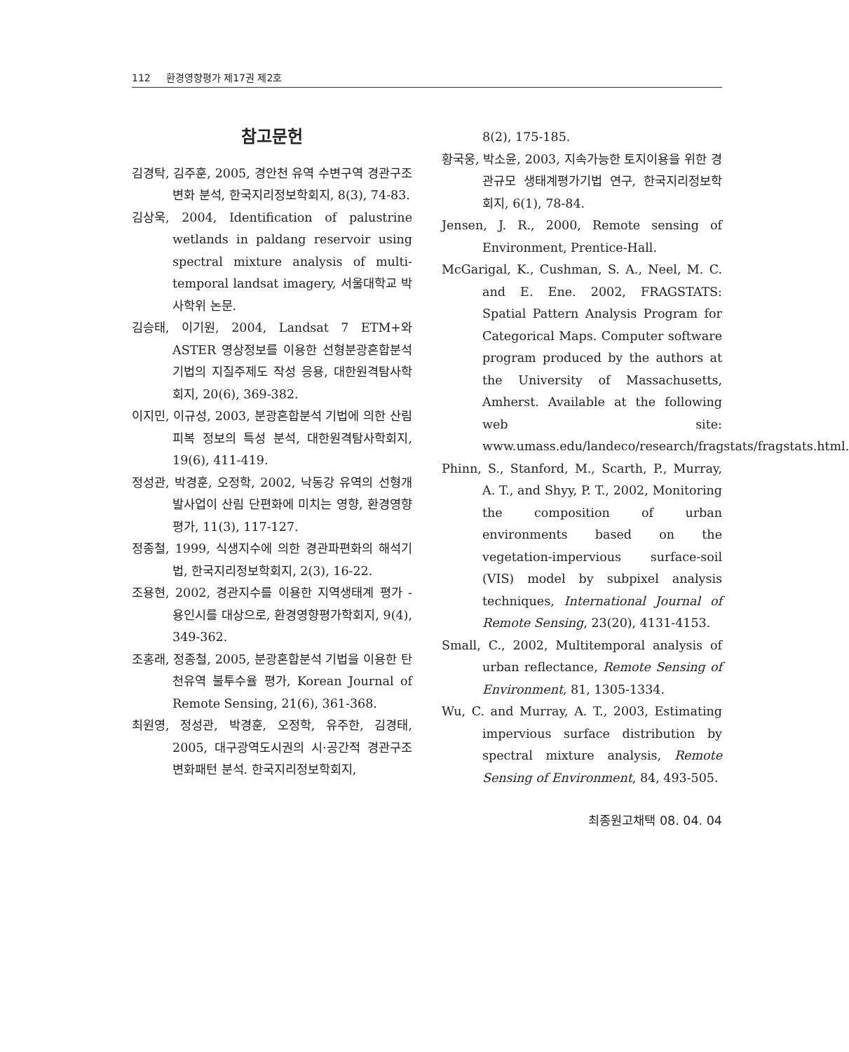112 환경영향평가 제17권 제2호
참고문헌
김경탁, 김주훈, 2005, 경안천 유역 수변구역 경관구조 변화 분석, 한국지리정보학회지, 8(3), 74-83.
김상욱, 2004, Identification of palustrine wetlands in paldang reservoir using spectral mixture analysis of multi-temporal landsat imagery, 서울대학교 박사학위 논문.
김승태, 이기원, 2004, Landsat 7 ETM+와 ASTER 영상정보를 이용한 선형분광혼합분석 기법의 지질주제도 작성 응용, 대한원격탐사학회지, 20(6), 369-382.
이지민, 이규성, 2003, 분광혼합분석 기법에 의한 산림피복 정보의 특성 분석, 대한원격탐사학회지, 19(6), 411-419.
정성관, 박경훈, 오정학, 2002, 낙동강 유역의 선형개발사업이 산림 단편화에 미치는 영향, 환경영향평가, 11(3), 117-127.
정종철, 1999, 식생지수에 의한 경관파편화의 해석기법, 한국지리정보학회지, 2(3), 16-22.
조용현, 2002, 경관지수를 이용한 지역생태계 평가 - 용인시를 대상으로, 환경영향평가학회지, 9(4), 349-362.
조홍래, 정종철, 2005, 분광혼합분석 기법을 이용한 탄천유역 불투수율 평가, Korean Journal of Remote Sensing, 21(6), 361-368.
최원영, 정성관, 박경훈, 오정학, 유주한, 김경태, 2005, 대구광역도시권의 시·공간적 경관구조 변화패턴 분석. 한국지리정보학회지,
8(2), 175-185.
황국웅, 박소윤, 2003, 지속가능한 토지이용을 위한 경관규모 생태계평가기법 연구, 한국지리정보학회지, 6(1), 78-84.
Jensen, J. R., 2000, Remote sensing of Environment, Prentice-Hall.
McGarigal, K., Cushman, S. A., Neel, M. C. and E. Ene. 2002, FRAGSTATS: Spatial Pattern Analysis Program for Categorical Maps. Computer software program produced by the authors at the University of Massachusetts, Amherst. Available at the following web site: www.umass.edu/landeco/research/fragstats/fragstats.html.
Phinn, S., Stanford, M., Scarth, P., Murray, A. T., and Shyy, P. T., 2002, Monitoring the composition of urban environments based on the vegetation-impervious surface-soil (VIS) model by subpixel analysis techniques, International Journal of Remote Sensing, 23(20), 4131-4153.
Small, C., 2002, Multitemporal analysis of urban reflectance, Remote Sensing of Environment, 81, 1305-1334.
Wu, C. and Murray, A. T., 2003, Estimating impervious surface distribution by spectral mixture analysis, Remote Sensing of Environment, 84, 493-505.
최종원고채택 08. 04. 04